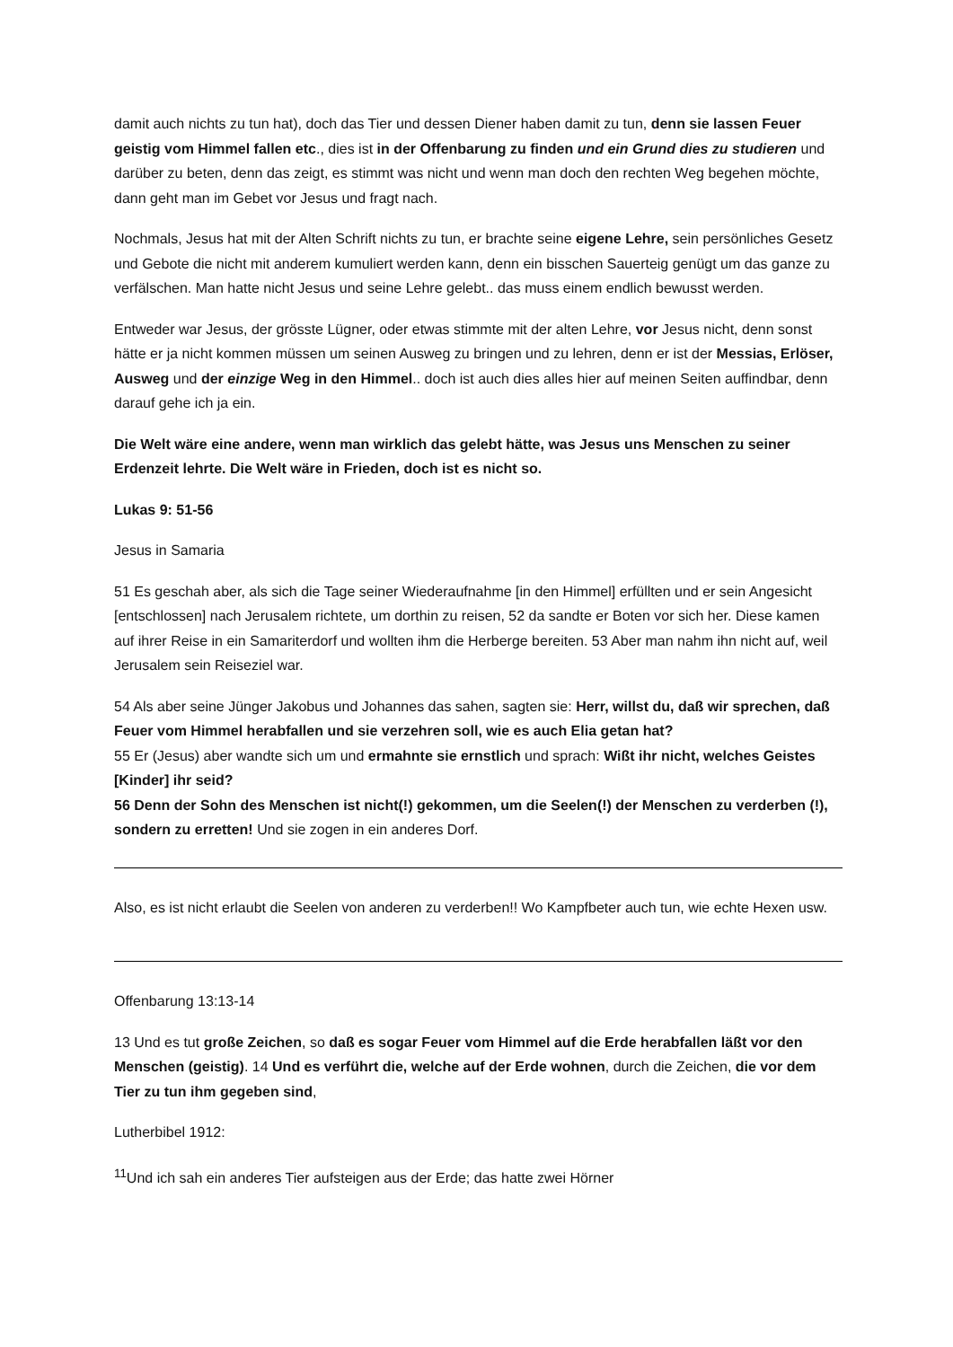damit auch nichts zu tun hat), doch das Tier und dessen Diener haben damit zu tun, denn sie lassen Feuer geistig vom Himmel fallen etc., dies ist in der Offenbarung zu finden und ein Grund dies zu studieren und darüber zu beten, denn das zeigt, es stimmt was nicht und wenn man doch den rechten Weg begehen möchte, dann geht man im Gebet vor Jesus und fragt nach.
Nochmals, Jesus hat mit der Alten Schrift nichts zu tun, er brachte seine eigene Lehre, sein persönliches Gesetz und Gebote die nicht mit anderem kumuliert werden kann, denn ein bisschen Sauerteig genügt um das ganze zu verfälschen. Man hatte nicht Jesus und seine Lehre gelebt.. das muss einem endlich bewusst werden.
Entweder war Jesus, der grösste Lügner, oder etwas stimmte mit der alten Lehre, vor Jesus nicht, denn sonst hätte er ja nicht kommen müssen um seinen Ausweg zu bringen und zu lehren, denn er ist der Messias, Erlöser, Ausweg und der einzige Weg in den Himmel.. doch ist auch dies alles hier auf meinen Seiten auffindbar, denn darauf gehe ich ja ein.
Die Welt wäre eine andere, wenn man wirklich das gelebt hätte, was Jesus uns Menschen zu seiner Erdenzeit lehrte. Die Welt wäre in Frieden, doch ist es nicht so.
Lukas 9: 51-56
Jesus in Samaria
51 Es geschah aber, als sich die Tage seiner Wiederaufnahme [in den Himmel] erfüllten und er sein Angesicht [entschlossen] nach Jerusalem richtete, um dorthin zu reisen, 52 da sandte er Boten vor sich her. Diese kamen auf ihrer Reise in ein Samariterdorf und wollten ihm die Herberge bereiten. 53 Aber man nahm ihn nicht auf, weil Jerusalem sein Reiseziel war.
54 Als aber seine Jünger Jakobus und Johannes das sahen, sagten sie: Herr, willst du, daß wir sprechen, daß Feuer vom Himmel herabfallen und sie verzehren soll, wie es auch Elia getan hat?
55 Er (Jesus) aber wandte sich um und ermahnte sie ernstlich und sprach: Wißt ihr nicht, welches Geistes [Kinder] ihr seid?
56 Denn der Sohn des Menschen ist nicht(!) gekommen, um die Seelen(!) der Menschen zu verderben (!), sondern zu erretten! Und sie zogen in ein anderes Dorf.
Also, es ist nicht erlaubt die Seelen von anderen zu verderben!! Wo Kampfbeter auch tun, wie echte Hexen usw.
Offenbarung 13:13-14
13 Und es tut große Zeichen, so daß es sogar Feuer vom Himmel auf die Erde herabfallen läßt vor den Menschen (geistig). 14 Und es verführt die, welche auf der Erde wohnen, durch die Zeichen, die vor dem Tier zu tun ihm gegeben sind,
Lutherbibel 1912:
<sup>11</sup> Und ich sah ein anderes Tier aufsteigen aus der Erde; das hatte zwei Hörner